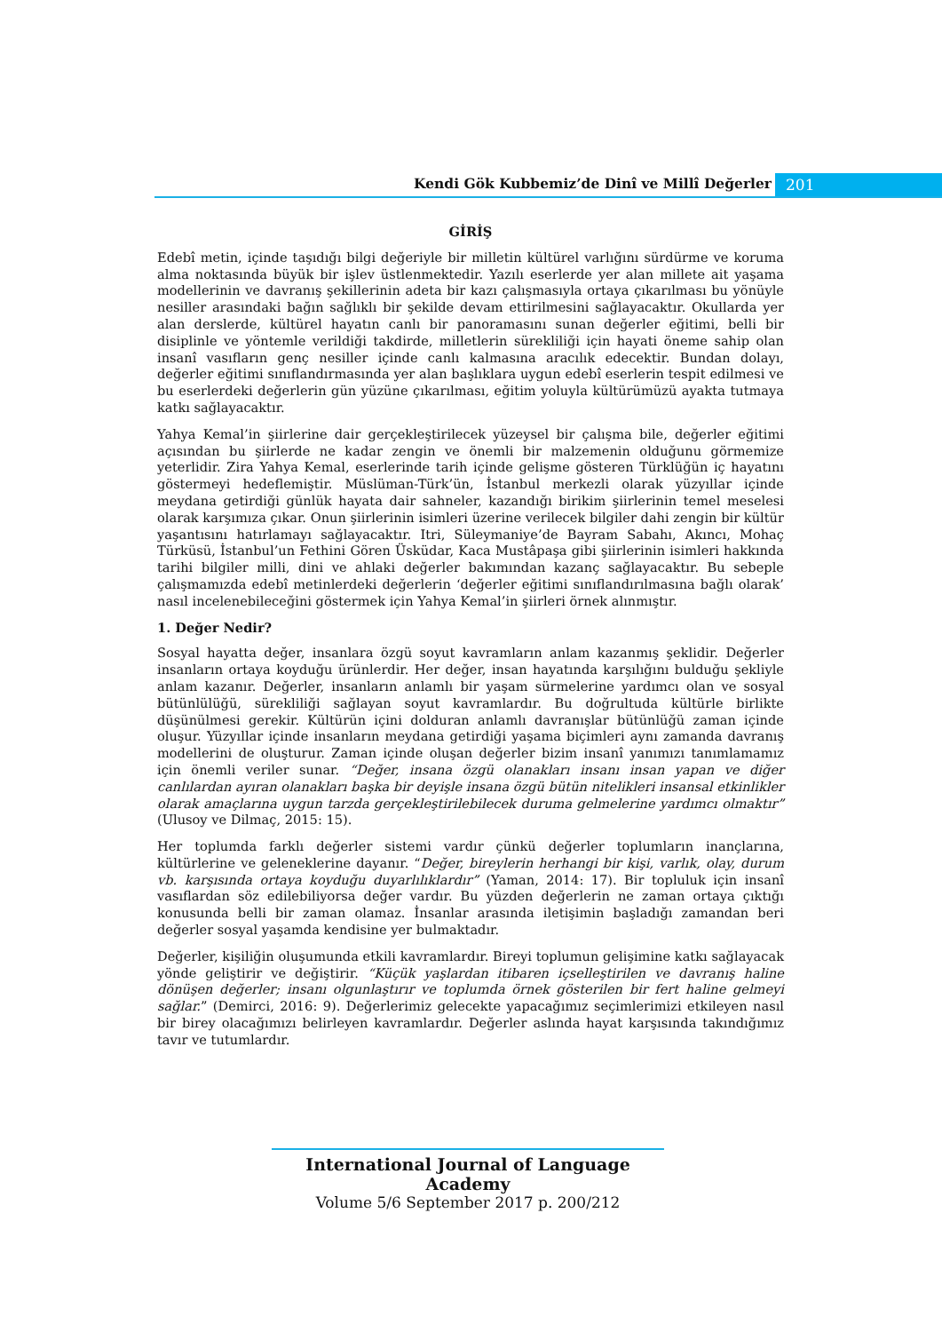Kendi Gök Kubbemiz’de Dinî ve Millî Değerler
201
GİRİŞ
Edebî metin, içinde taşıdığı bilgi değeriyle bir milletin kültürel varlığını sürdürme ve koruma alma noktasında büyük bir işlev üstlenmektedir. Yazılı eserlerde yer alan millete ait yaşama modellerinin ve davranış şekillerinin adeta bir kazı çalışmasıyla ortaya çıkarılması bu yönüyle nesiller arasındaki bağın sağlıklı bir şekilde devam ettirilmesini sağlayacaktır. Okullarda yer alan derslerde, kültürel hayatın canlı bir panoramasını sunan değerler eğitimi, belli bir disiplinle ve yöntemle verildiği takdirde, milletlerin sürekliliği için hayati öneme sahip olan insanî vasıfların genç nesiller içinde canlı kalmasına aracılık edecektir. Bundan dolayı, değerler eğitimi sınıflandırmasında yer alan başlıklara uygun edebî eserlerin tespit edilmesi ve bu eserlerdeki değerlerin gün yüzüne çıkarılması, eğitim yoluyla kültürümüzü ayakta tutmaya katkı sağlayacaktır.
Yahya Kemal’in şiirlerine dair gerçekleştirilecek yüzeysel bir çalışma bile, değerler eğitimi açısından bu şiirlerde ne kadar zengin ve önemli bir malzemenin olduğunu görmemize yeterlidir. Zira Yahya Kemal, eserlerinde tarih içinde gelişme gösteren Türklüğün iç hayatını göstermeyi hedeflemiştir. Müslüman-Türk’ün, İstanbul merkezli olarak yüzyıllar içinde meydana getirdiği günlük hayata dair sahneler, kazandığı birikim şiirlerinin temel meselesi olarak karşımıza çıkar. Onun şiirlerinin isimleri üzerine verilecek bilgiler dahi zengin bir kültür yaşantısını hatırlamayı sağlayacaktır. Itri, Süleymaniye’de Bayram Sabahı, Akıncı, Mohaç Türküsü, İstanbul’un Fethini Gören Üsküdar, Kaca Mustâpaşa gibi şiirlerinin isimleri hakkında tarihi bilgiler milli, dini ve ahlaki değerler bakımından kazanç sağlayacaktır. Bu sebeple çalışmamızda edebî metinlerdeki değerlerin ‘değerler eğitimi sınıflandırılmasına bağlı olarak’ nasıl incelenebileceğini göstermek için Yahya Kemal’in şiirleri örnek alınmıştır.
1. Değer Nedir?
Sosyal hayatta değer, insanlara özgü soyut kavramların anlam kazanmış şeklidir. Değerler insanların ortaya koyduğu ürünlerdir. Her değer, insan hayatında karşılığını bulduğu şekliyle anlam kazanır. Değerler, insanların anlamlı bir yaşam sürmelerine yardımcı olan ve sosyal bütünlülüğü, sürekliliği sağlayan soyut kavramlardır. Bu doğrultuda kültürle birlikte düşünülmesi gerekir. Kültürün içini dolduran anlamlı davranışlar bütünlüğü zaman içinde oluşur. Yüzyıllar içinde insanların meydana getirdiği yaşama biçimleri aynı zamanda davranış modellerini de oluşturur. Zaman içinde oluşan değerler bizim insanî yanımızı tanımlamamız için önemli veriler sunar. “Değer, insana özgü olanakları insanı insan yapan ve diğer canlılardan ayıran olanakları başka bir deyişle insana özgü bütün nitelikleri insansal etkinlikler olarak amaçlarına uygun tarzda gerçekleştirilebilecek duruma gelmelerine yardımcı olmaktır” (Ulusoy ve Dilmaç, 2015: 15).
Her toplumda farklı değerler sistemi vardır çünkü değerler toplumların inançlarına, kültürlerine ve geleneklerine dayanır. “Değer, bireylerin herhangi bir kişi, varlık, olay, durum vb. karşısında ortaya koyduğu duyarlılıklardır” (Yaman, 2014: 17). Bir topluluk için insanî vasıflardan söz edilebiliyorsa değer vardır. Bu yüzden değerlerin ne zaman ortaya çıktığı konusunda belli bir zaman olamaz. İnsanlar arasında iletişimin başladığı zamandan beri değerler sosyal yaşamda kendisine yer bulmaktadır.
Değerler, kişiliğin oluşumunda etkili kavramlardır. Bireyi toplumun gelişimine katkı sağlayacak yönde geliştirir ve değiştirir. “Küçük yaşlardan itibaren içselleştirilen ve davranış haline dönüşen değerler; insanı olgunlaştırır ve toplumda örnek gösterilen bir fert haline gelmeyi sağlar.” (Demirci, 2016: 9). Değerlerimiz gelecekte yapacağımız seçimlerimizi etkileyen nasıl bir birey olacağımızı belirleyen kavramlardır. Değerler aslında hayat karşısında takındığımız tavır ve tutumlardır.
International Journal of Language Academy
Volume 5/6 September 2017 p. 200/212